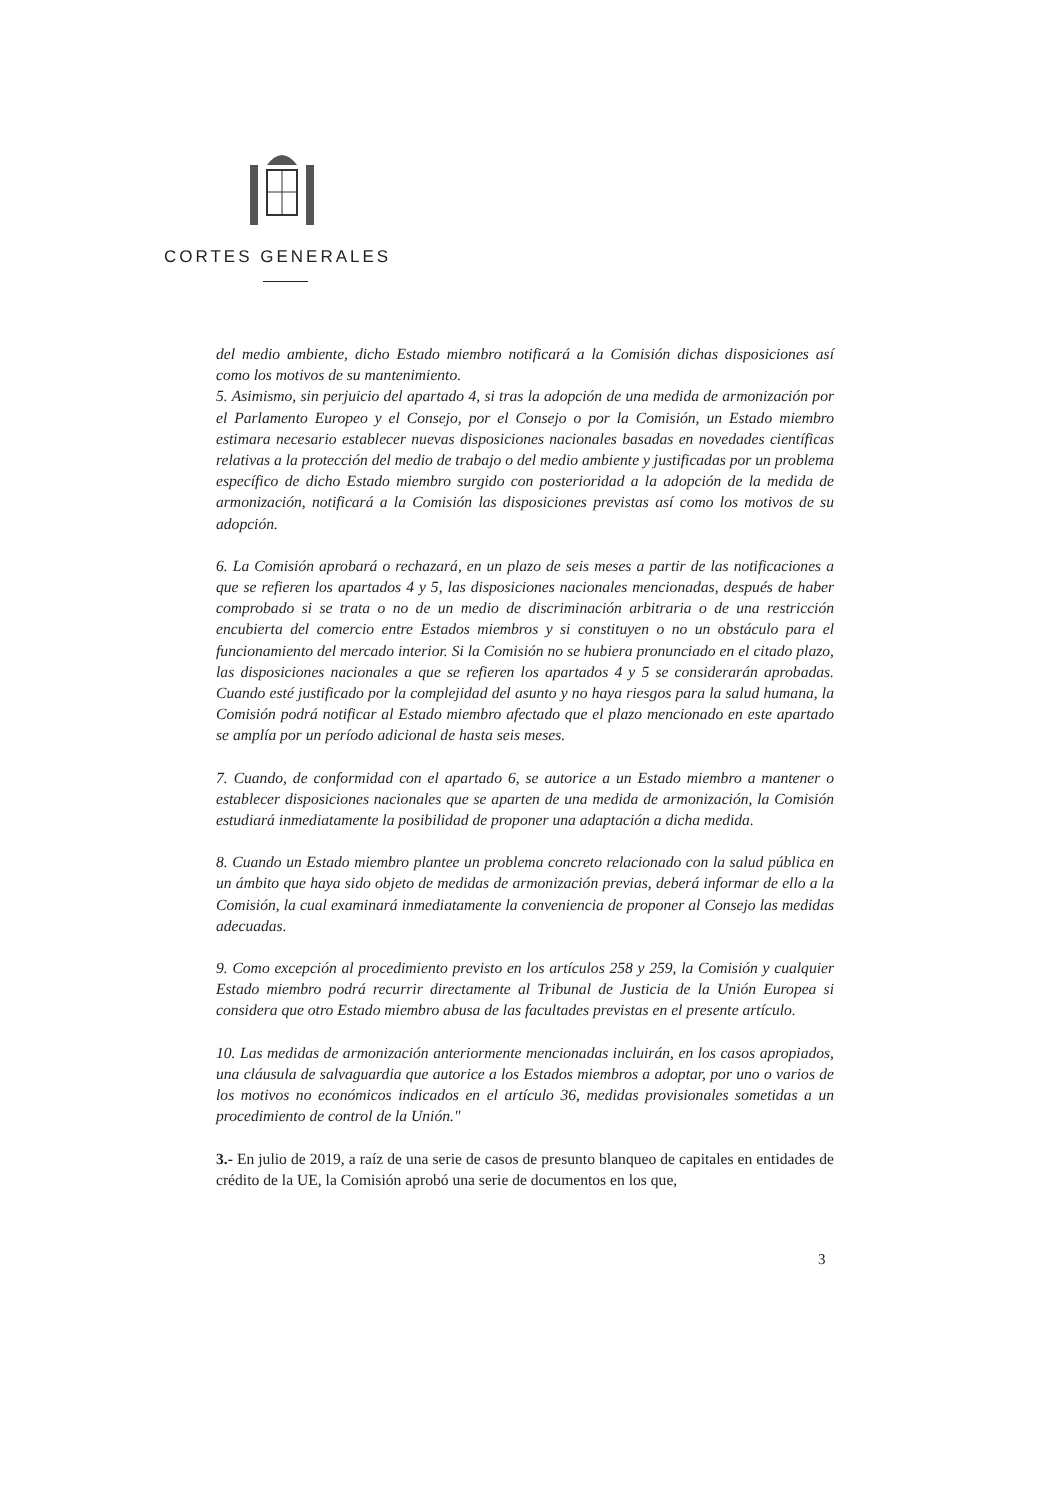CORTES GENERALES
del medio ambiente, dicho Estado miembro notificará a la Comisión dichas disposiciones así como los motivos de su mantenimiento.
5. Asimismo, sin perjuicio del apartado 4, si tras la adopción de una medida de armonización por el Parlamento Europeo y el Consejo, por el Consejo o por la Comisión, un Estado miembro estimara necesario establecer nuevas disposiciones nacionales basadas en novedades científicas relativas a la protección del medio de trabajo o del medio ambiente y justificadas por un problema específico de dicho Estado miembro surgido con posterioridad a la adopción de la medida de armonización, notificará a la Comisión las disposiciones previstas así como los motivos de su adopción.
6. La Comisión aprobará o rechazará, en un plazo de seis meses a partir de las notificaciones a que se refieren los apartados 4 y 5, las disposiciones nacionales mencionadas, después de haber comprobado si se trata o no de un medio de discriminación arbitraria o de una restricción encubierta del comercio entre Estados miembros y si constituyen o no un obstáculo para el funcionamiento del mercado interior. Si la Comisión no se hubiera pronunciado en el citado plazo, las disposiciones nacionales a que se refieren los apartados 4 y 5 se considerarán aprobadas. Cuando esté justificado por la complejidad del asunto y no haya riesgos para la salud humana, la Comisión podrá notificar al Estado miembro afectado que el plazo mencionado en este apartado se amplía por un período adicional de hasta seis meses.
7. Cuando, de conformidad con el apartado 6, se autorice a un Estado miembro a mantener o establecer disposiciones nacionales que se aparten de una medida de armonización, la Comisión estudiará inmediatamente la posibilidad de proponer una adaptación a dicha medida.
8. Cuando un Estado miembro plantee un problema concreto relacionado con la salud pública en un ámbito que haya sido objeto de medidas de armonización previas, deberá informar de ello a la Comisión, la cual examinará inmediatamente la conveniencia de proponer al Consejo las medidas adecuadas.
9. Como excepción al procedimiento previsto en los artículos 258 y 259, la Comisión y cualquier Estado miembro podrá recurrir directamente al Tribunal de Justicia de la Unión Europea si considera que otro Estado miembro abusa de las facultades previstas en el presente artículo.
10. Las medidas de armonización anteriormente mencionadas incluirán, en los casos apropiados, una cláusula de salvaguardia que autorice a los Estados miembros a adoptar, por uno o varios de los motivos no económicos indicados en el artículo 36, medidas provisionales sometidas a un procedimiento de control de la Unión."
3.- En julio de 2019, a raíz de una serie de casos de presunto blanqueo de capitales en entidades de crédito de la UE, la Comisión aprobó una serie de documentos en los que,
3